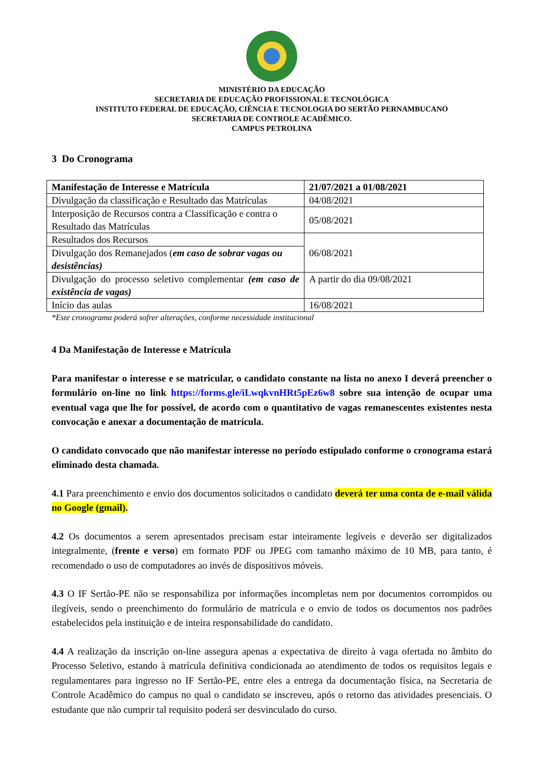MINISTÉRIO DA EDUCAÇÃO
SECRETARIA DE EDUCAÇÃO PROFISSIONAL E TECNOLÓGICA
INSTITUTO FEDERAL DE EDUCAÇÃO, CIÊNCIA E TECNOLOGIA DO SERTÃO PERNAMBUCANO
SECRETARIA DE CONTROLE ACADÊMICO.
CAMPUS PETROLINA
3 Do Cronograma
| Manifestação de Interesse e Matrícula | 21/07/2021 a 01/08/2021 |
| Divulgação da classificação e Resultado das Matrículas | 04/08/2021 |
| Interposição de Recursos contra a Classificação e contra o Resultado das Matrículas | 05/08/2021 |
| Resultados dos Recursos | 06/08/2021 |
| Divulgação dos Remanejados ( em caso de sobrar vagas ou desistências) | |
| Divulgação do processo seletivo complementar (em caso de existência de vagas) | A partir do dia 09/08/2021 |
| Início das aulas | 16/08/2021 |
*Este cronograma poderá sofrer alterações, conforme necessidade institucional
4 Da Manifestação de Interesse e Matrícula
Para manifestar o interesse e se matricular, o candidato constante na lista no anexo I deverá preencher o formulário on-line no link https://forms.gle/iLwqkvnHRt5pEz6w8 sobre sua intenção de ocupar uma eventual vaga que lhe for possível, de acordo com o quantitativo de vagas remanescentes existentes nesta convocação e anexar a documentação de matrícula.
O candidato convocado que não manifestar interesse no período estipulado conforme o cronograma estará eliminado desta chamada.
4.1 Para preenchimento e envio dos documentos solicitados o candidato deverá ter uma conta de e-mail válida no Google (gmail).
4.2 Os documentos a serem apresentados precisam estar inteiramente legíveis e deverão ser digitalizados integralmente, (frente e verso) em formato PDF ou JPEG com tamanho máximo de 10 MB, para tanto, é recomendado o uso de computadores ao invés de dispositivos móveis.
4.3 O IF Sertão-PE não se responsabiliza por informações incompletas nem por documentos corrompidos ou ilegíveis, sendo o preenchimento do formulário de matrícula e o envio de todos os documentos nos padrões estabelecidos pela instituição e de inteira responsabilidade do candidato.
4.4 A realização da inscrição on-line assegura apenas a expectativa de direito à vaga ofertada no âmbito do Processo Seletivo, estando à matrícula definitiva condicionada ao atendimento de todos os requisitos legais e regulamentares para ingresso no IF Sertão-PE, entre eles a entrega da documentação física, na Secretaria de Controle Acadêmico do campus no qual o candidato se inscreveu, após o retorno das atividades presenciais. O estudante que não cumprir tal requisito poderá ser desvinculado do curso.